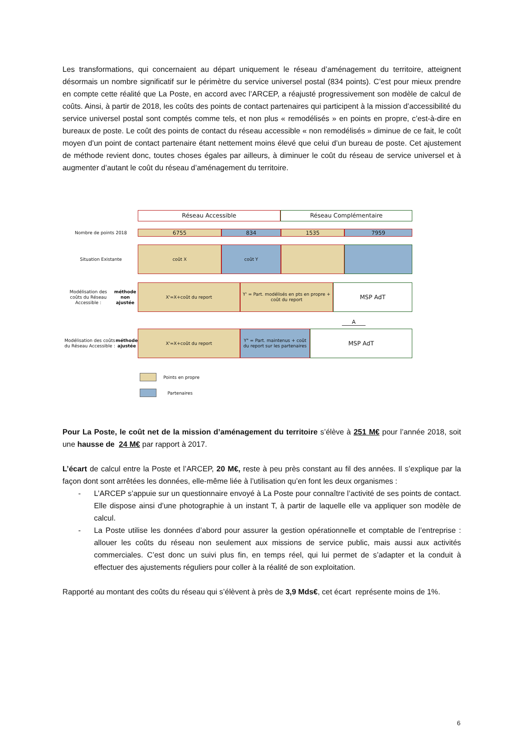Les transformations, qui concernaient au départ uniquement le réseau d’aménagement du territoire, atteignent désormais un nombre significatif sur le périmètre du service universel postal (834 points). C’est pour mieux prendre en compte cette réalité que La Poste, en accord avec l’ARCEP, a réajusté progressivement son modèle de calcul de coûts. Ainsi, à partir de 2018, les coûts des points de contact partenaires qui participent à la mission d’accessibilité du service universel postal sont comptés comme tels, et non plus « remodélisés » en points en propre, c’est-à-dire en bureaux de poste. Le coût des points de contact du réseau accessible « non remodélisés » diminue de ce fait, le coût moyen d’un point de contact partenaire étant nettement moins élevé que celui d’un bureau de poste. Cet ajustement de méthode revient donc, toutes choses égales par ailleurs, à diminuer le coût du réseau de service universel et à augmenter d’autant le coût du réseau d’aménagement du territoire.
Réseau Accessible Réseau Complémentaire
Nombre de points 2018
6755 834 1535 7959
Situation Existante coût X coût Y
Modélisation des coûts du Réseau Accessible : méthode non ajustée
X'=X+coût du report Y' = Part. modélisés en pts en propre + coût du report
MSP AdT
A
Modélisation des coûts du Réseau Accessible : méthode ajustée
X'=X+coût du report Y" = Part. maintenus + coût du report sur les partenaires
MSP AdT
Points en propre
Partenaires
Pour La Poste, le coût net de la mission d’aménagement du territoire s’élève à 251 M€ pour l’année 2018, soit une hausse de 24 M€ par rapport à 2017.
L’écart de calcul entre la Poste et l’ARCEP, 20 M€, reste à peu près constant au fil des années. Il s’explique par la façon dont sont arrêtées les données, elle-même liée à l’utilisation qu’en font les deux organismes :
- L’ARCEP s’appuie sur un questionnaire envoyé à La Poste pour connaître l’activité de ses points de contact. Elle dispose ainsi d’une photographie à un instant T, à partir de laquelle elle va appliquer son modèle de calcul.
- La Poste utilise les données d’abord pour assurer la gestion opérationnelle et comptable de l’entreprise : allouer les coûts du réseau non seulement aux missions de service public, mais aussi aux activités commerciales. C’est donc un suivi plus fin, en temps réel, qui lui permet de s’adapter et la conduit à effectuer des ajustements réguliers pour coller à la réalité de son exploitation.
Rapporté au montant des coûts du réseau qui s’élèvent à près de 3,9 Mds€, cet écart représente moins de 1%.
6